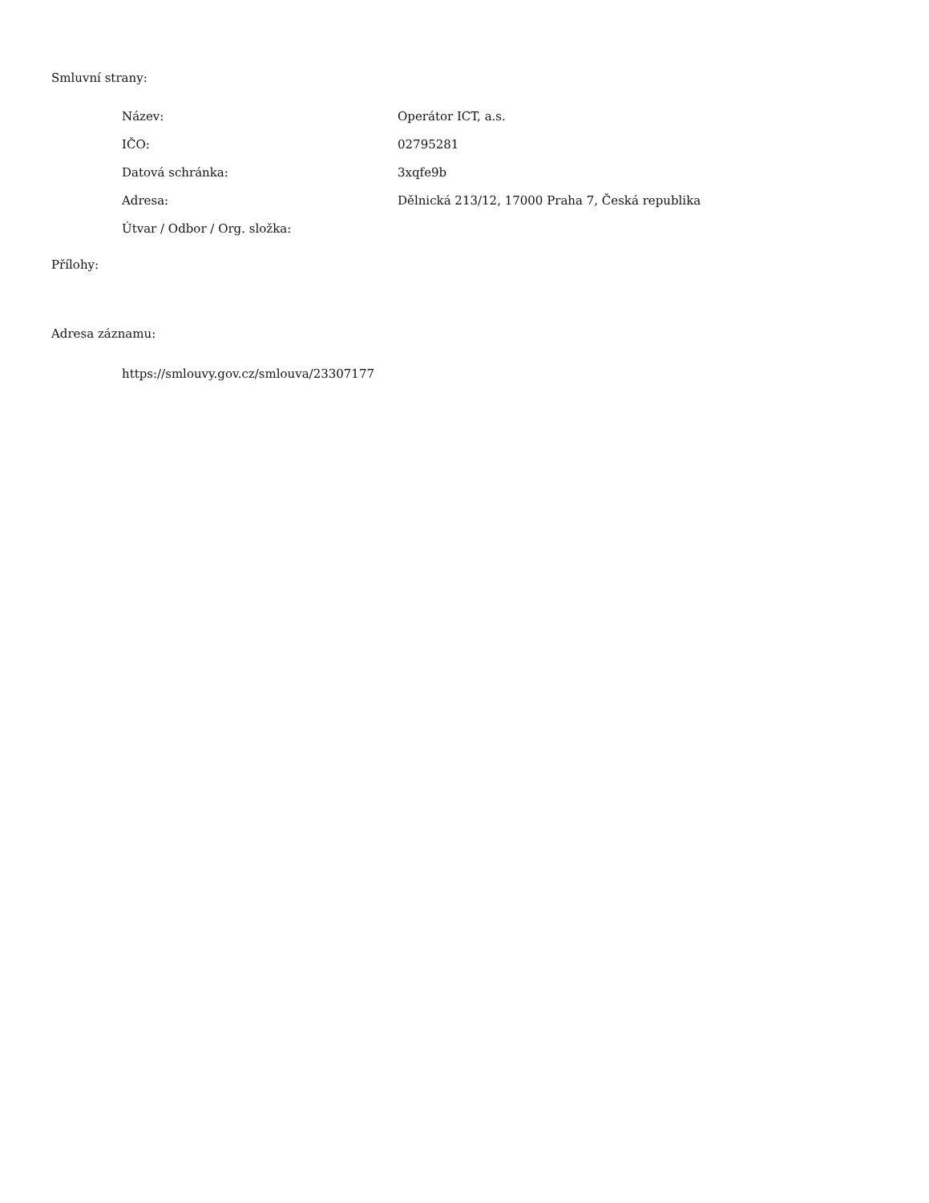Smluvní strany:
| Název: | Operátor ICT, a.s. |
| IČO: | 02795281 |
| Datová schránka: | 3xqfe9b |
| Adresa: | Dělnická 213/12, 17000 Praha 7, Česká republika |
| Útvar / Odbor / Org. složka: | |
Přílohy:
Adresa záznamu:
https://smlouvy.gov.cz/smlouva/23307177